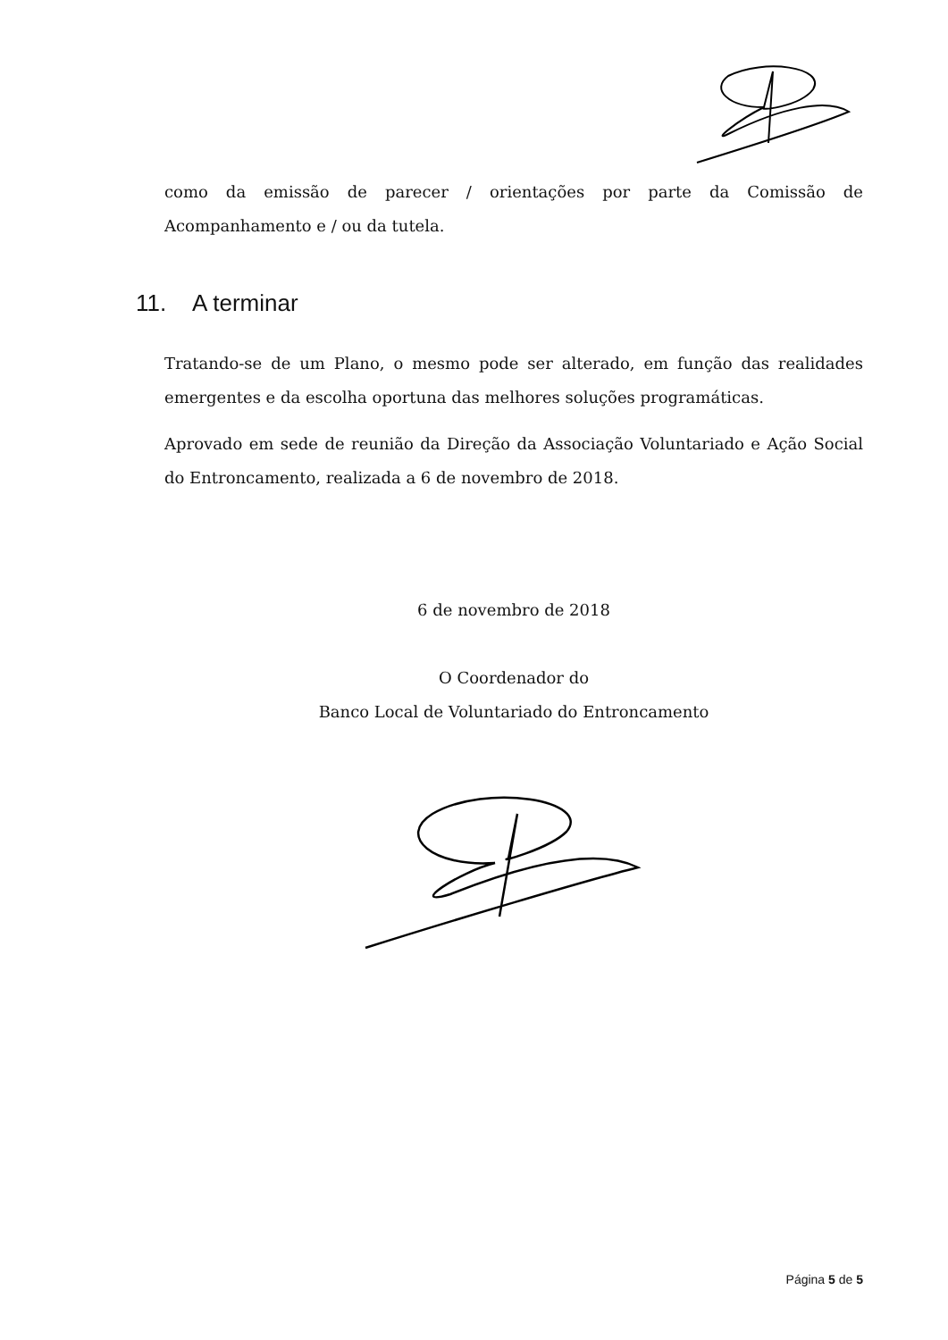como da emissão de parecer / orientações por parte da Comissão de Acompanhamento e / ou da tutela.
11. A terminar
Tratando-se de um Plano, o mesmo pode ser alterado, em função das realidades emergentes e da escolha oportuna das melhores soluções programáticas.
Aprovado em sede de reunião da Direção da Associação Voluntariado e Ação Social do Entroncamento, realizada a 6 de novembro de 2018.
6 de novembro de 2018
O Coordenador do
Banco Local de Voluntariado do Entroncamento
Página 5 de 5